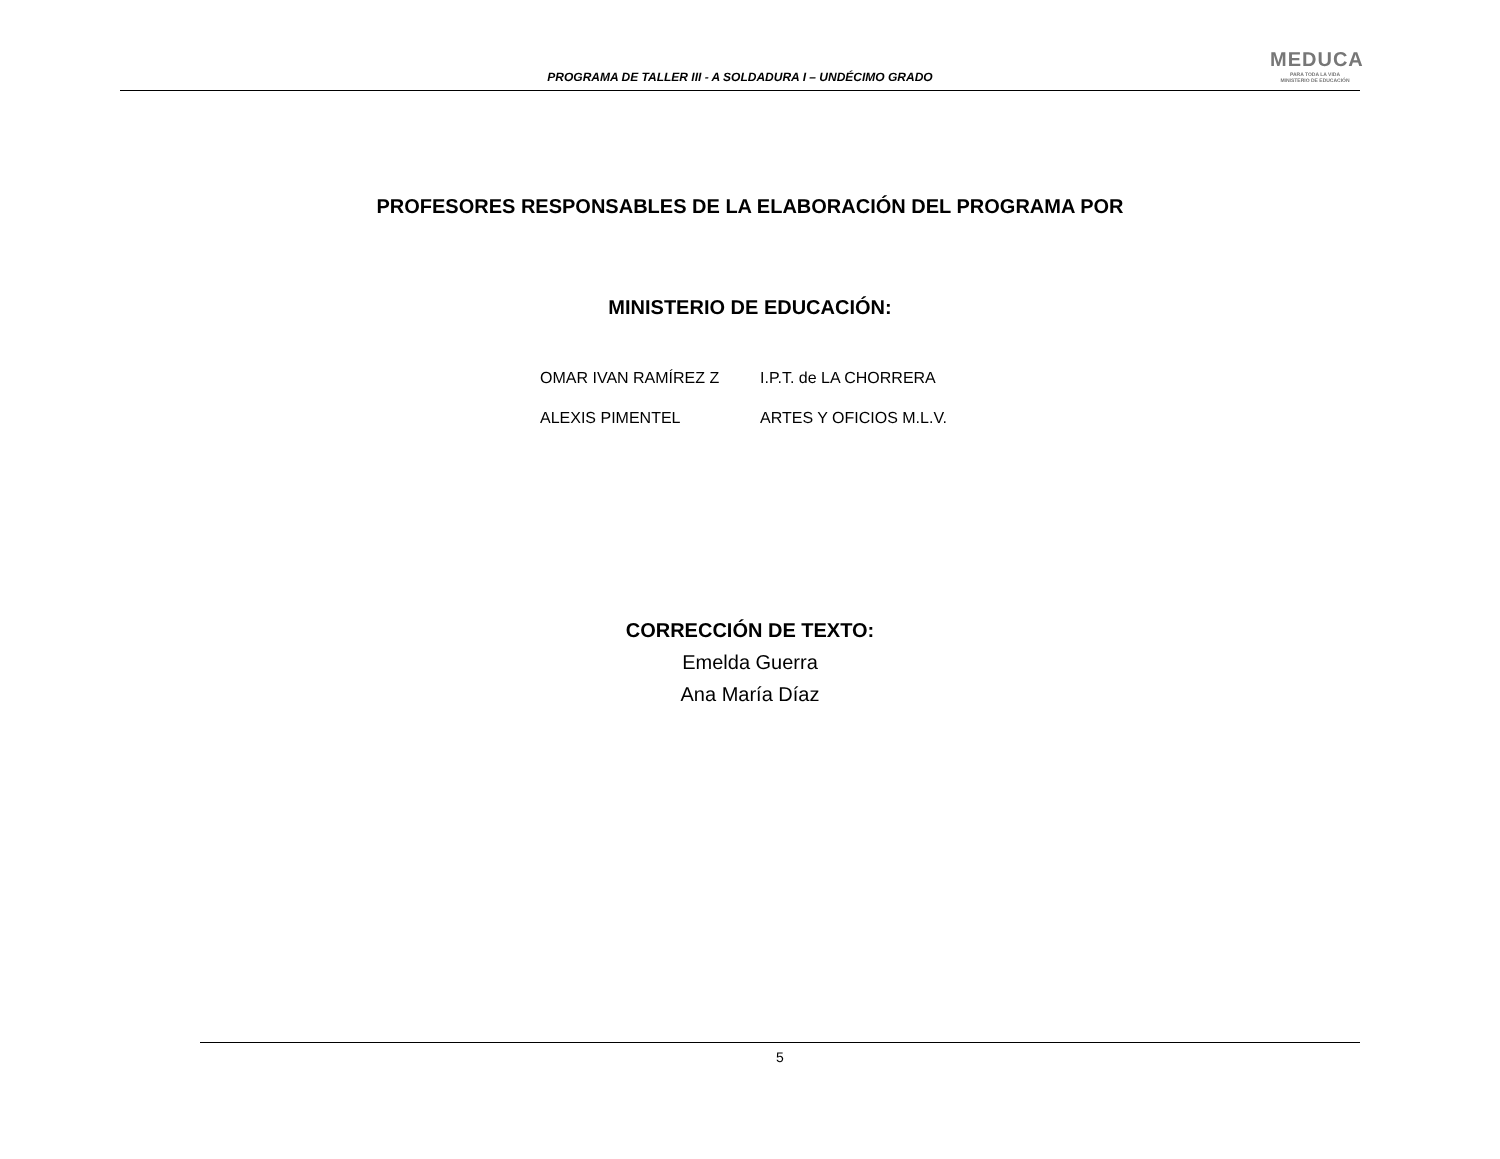PROGRAMA DE TALLER III - A SOLDADURA I – UNDÉCIMO GRADO
MEDUCA
PARA TODA LA VIDA
MINISTERIO DE EDUCACIÓN
PROFESORES RESPONSABLES DE LA ELABORACIÓN DEL PROGRAMA POR
MINISTERIO DE EDUCACIÓN:
OMAR IVAN RAMÍREZ Z I.P.T. de LA CHORRERA
ALEXIS PIMENTEL ARTES Y OFICIOS M.L.V.
CORRECCIÓN DE TEXTO:
Emelda Guerra
Ana María Díaz
5